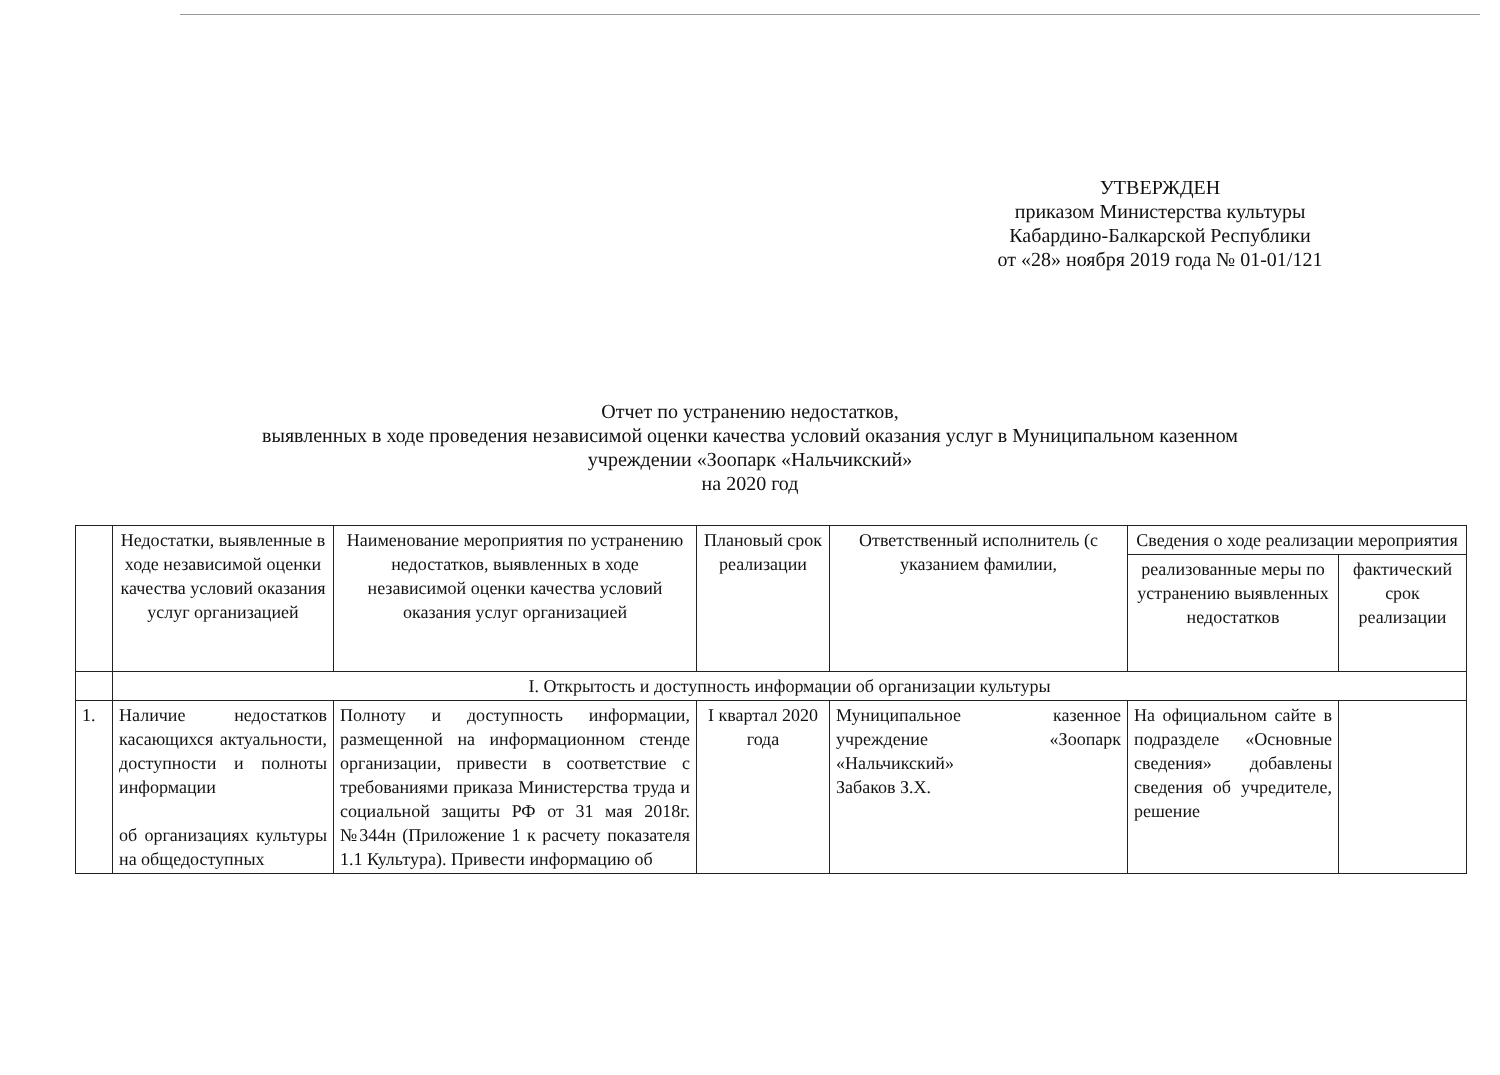УТВЕРЖДЕН
приказом Министерства культуры
Кабардино-Балкарской Республики
от «28» ноября 2019 года № 01-01/121
Отчет по устранению недостатков,
выявленных в ходе проведения независимой оценки качества условий оказания услуг в Муниципальном казенном
учреждении «Зоопарк «Нальчикский»
на 2020 год
| | Недостатки, выявленные в ходе независимой оценки качества условий оказания услуг организацией | Наименование мероприятия по устранению недостатков, выявленных в ходе независимой оценки качества условий оказания услуг организацией | Плановый срок реализации | Ответственный исполнитель (с указанием фамилии, | Сведения о ходе реализации мероприятия | |
| --- | --- | --- | --- | --- | --- | --- |
| | | | | | реализованные меры по устранению выявленных недостатков | фактический срок реализации |
| | I. Открытость и доступность информации об организации культуры | | | | | |
| 1. | Наличие недостатков касающихся актуальности, доступности и полноты информации об организациях культуры на общедоступных | Полноту и доступность информации, размещенной на информационном стенде организации, привести в соответствие с требованиями приказа Министерства труда и социальной защиты РФ от 31 мая 2018г. №344н (Приложение 1 к расчету показателя 1.1 Культура). Привести информацию об | I квартал 2020 года | Муниципальное казенное учреждение «Зоопарк «Нальчикский» Забаков З.Х. | На официальном сайте в подразделе «Основные сведения» добавлены сведения об учредителе, решение | |